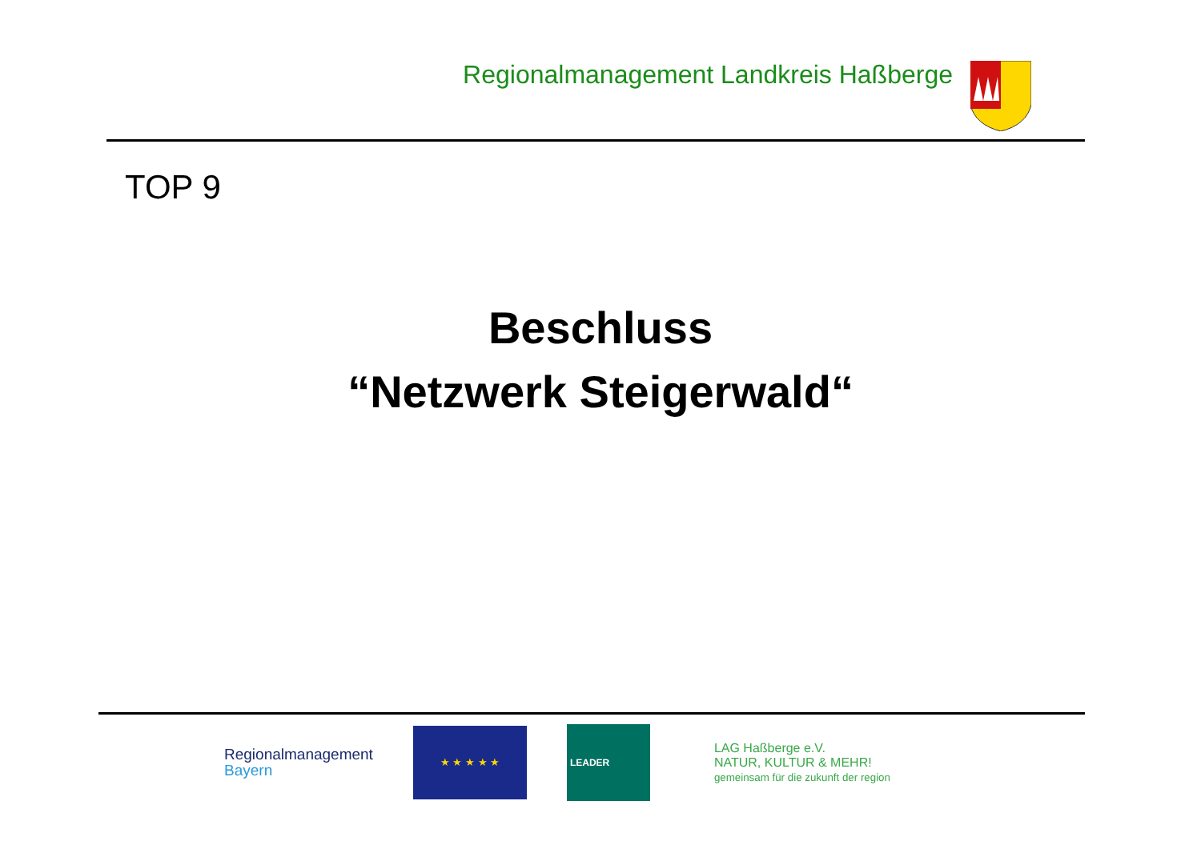Regionalmanagement Landkreis Haßberge
TOP 9
Beschluss
“Netzwerk Steigerwald“
Regionalmanagement
Bayern
★ ★ ★ ★ ★
LEADER
LAG Haßberge e.V.
NATUR, KULTUR & MEHR!
gemeinsam für die zukunft der region